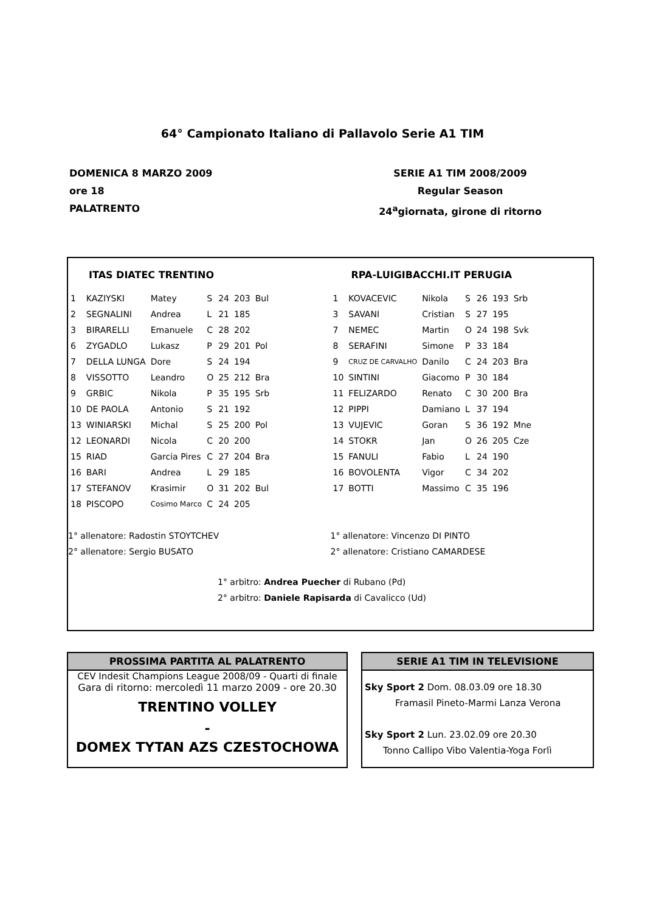64° Campionato Italiano di Pallavolo Serie A1 TIM
DOMENICA 8 MARZO 2009
ore 18
PALATRENTO
SERIE A1 TIM 2008/2009
Regular Season
24<sup>a</sup>giornata, girone di ritorno
ITAS DIATEC TRENTINO
| 1 | KAZIYSKI | Matey | S | 24 | 203 | Bul |
| 2 | SEGNALINI | Andrea | L | 21 | 185 | |
| 3 | BIRARELLI | Emanuele | C | 28 | 202 | |
| 6 | ZYGADLO | Lukasz | P | 29 | 201 | Pol |
| 7 | DELLA LUNGA | Dore | S | 24 | 194 | |
| 8 | VISSOTTO | Leandro | O | 25 | 212 | Bra |
| 9 | GRBIC | Nikola | P | 35 | 195 | Srb |
| 10 | DE PAOLA | Antonio | S | 21 | 192 | |
| 13 | WINIARSKI | Michal | S | 25 | 200 | Pol |
| 12 | LEONARDI | Nicola | C | 20 | 200 | |
| 15 | RIAD | Garcia Pires | C | 27 | 204 | Bra |
| 16 | BARI | Andrea | L | 29 | 185 | |
| 17 | STEFANOV | Krasimir | O | 31 | 202 | Bul |
| 18 | PISCOPO | Cosimo Marco | C | 24 | 205 | |
RPA-LUIGIBACCHI.IT PERUGIA
| 1 | KOVACEVIC | Nikola | S | 26 | 193 | Srb |
| 3 | SAVANI | Cristian | S | 27 | 195 | |
| 7 | NEMEC | Martin | O | 24 | 198 | Svk |
| 8 | SERAFINI | Simone | P | 33 | 184 | |
| 9 | CRUZ DE CARVALHO | Danilo | C | 24 | 203 | Bra |
| 10 | SINTINI | Giacomo | P | 30 | 184 | |
| 11 | FELIZARDO | Renato | C | 30 | 200 | Bra |
| 12 | PIPPI | Damiano | L | 37 | 194 | |
| 13 | VUJEVIC | Goran | S | 36 | 192 | Mne |
| 14 | STOKR | Jan | O | 26 | 205 | Cze |
| 15 | FANULI | Fabio | L | 24 | 190 | |
| 16 | BOVOLENTA | Vigor | C | 34 | 202 | |
| 17 | BOTTI | Massimo | C | 35 | 196 | |
1° allenatore: Radostin STOYTCHEV
2° allenatore: Sergio BUSATO
1° allenatore: Vincenzo DI PINTO
2° allenatore: Cristiano CAMARDESE
1° arbitro: Andrea Puecher di Rubano (Pd)
2° arbitro: Daniele Rapisarda di Cavalicco (Ud)
PROSSIMA PARTITA AL PALATRENTO
CEV Indesit Champions League 2008/09 - Quarti di finale
Gara di ritorno: mercoledì 11 marzo 2009 - ore 20.30
TRENTINO VOLLEY
-
DOMEX TYTAN AZS CZESTOCHOWA
SERIE A1 TIM IN TELEVISIONE
Sky Sport 2 Dom. 08.03.09 ore 18.30
Framasil Pineto-Marmi Lanza Verona
Sky Sport 2 Lun. 23.02.09 ore 20.30
Tonno Callipo Vibo Valentia-Yoga Forlì